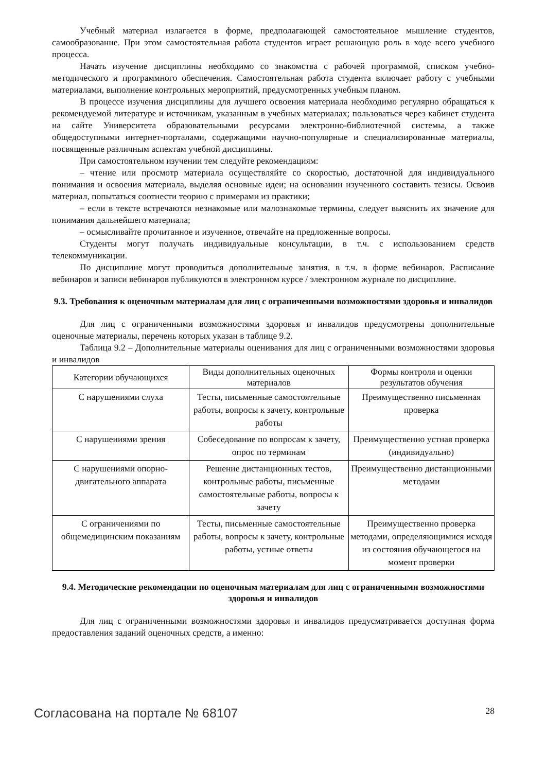Учебный материал излагается в форме, предполагающей самостоятельное мышление студентов, самообразование. При этом самостоятельная работа студентов играет решающую роль в ходе всего учебного процесса.
Начать изучение дисциплины необходимо со знакомства с рабочей программой, списком учебно-методического и программного обеспечения. Самостоятельная работа студента включает работу с учебными материалами, выполнение контрольных мероприятий, предусмотренных учебным планом.
В процессе изучения дисциплины для лучшего освоения материала необходимо регулярно обращаться к рекомендуемой литературе и источникам, указанным в учебных материалах; пользоваться через кабинет студента на сайте Университета образовательными ресурсами электронно-библиотечной системы, а также общедоступными интернет-порталами, содержащими научно-популярные и специализированные материалы, посвященные различным аспектам учебной дисциплины.
При самостоятельном изучении тем следуйте рекомендациям:
– чтение или просмотр материала осуществляйте со скоростью, достаточной для индивидуального понимания и освоения материала, выделяя основные идеи; на основании изученного составить тезисы. Освоив материал, попытаться соотнести теорию с примерами из практики;
– если в тексте встречаются незнакомые или малознакомые термины, следует выяснить их значение для понимания дальнейшего материала;
– осмысливайте прочитанное и изученное, отвечайте на предложенные вопросы.
Студенты могут получать индивидуальные консультации, в т.ч. с использованием средств телекоммуникации.
По дисциплине могут проводиться дополнительные занятия, в т.ч. в форме вебинаров. Расписание вебинаров и записи вебинаров публикуются в электронном курсе / электронном журнале по дисциплине.
9.3. Требования к оценочным материалам для лиц с ограниченными возможностями здоровья и инвалидов
Для лиц с ограниченными возможностями здоровья и инвалидов предусмотрены дополнительные оценочные материалы, перечень которых указан в таблице 9.2.
Таблица 9.2 – Дополнительные материалы оценивания для лиц с ограниченными возможностями здоровья и инвалидов
| Категории обучающихся | Виды дополнительных оценочных материалов | Формы контроля и оценки результатов обучения |
| --- | --- | --- |
| С нарушениями слуха | Тесты, письменные самостоятельные работы, вопросы к зачету, контрольные работы | Преимущественно письменная проверка |
| С нарушениями зрения | Собеседование по вопросам к зачету, опрос по терминам | Преимущественно устная проверка (индивидуально) |
| С нарушениями опорно-двигательного аппарата | Решение дистанционных тестов, контрольные работы, письменные самостоятельные работы, вопросы к зачету | Преимущественно дистанционными методами |
| С ограничениями по общемедицинским показаниям | Тесты, письменные самостоятельные работы, вопросы к зачету, контрольные работы, устные ответы | Преимущественно проверка методами, определяющимися исходя из состояния обучающегося на момент проверки |
9.4. Методические рекомендации по оценочным материалам для лиц с ограниченными возможностями здоровья и инвалидов
Для лиц с ограниченными возможностями здоровья и инвалидов предусматривается доступная форма предоставления заданий оценочных средств, а именно:
Согласована на портале № 68107 28